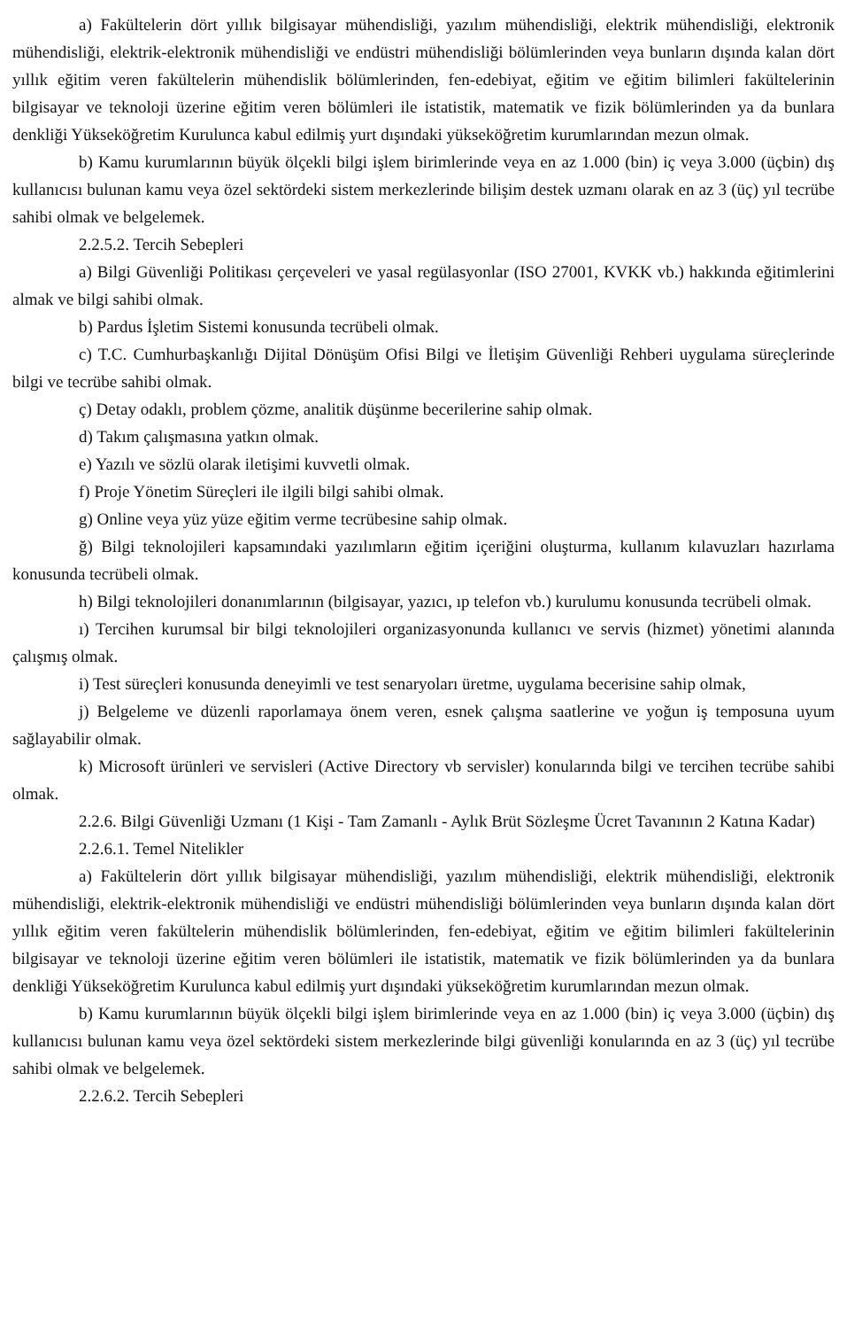a) Fakültelerin dört yıllık bilgisayar mühendisliği, yazılım mühendisliği, elektrik mühendisliği, elektronik mühendisliği, elektrik-elektronik mühendisliği ve endüstri mühendisliği bölümlerinden veya bunların dışında kalan dört yıllık eğitim veren fakültelerin mühendislik bölümlerinden, fen-edebiyat, eğitim ve eğitim bilimleri fakültelerinin bilgisayar ve teknoloji üzerine eğitim veren bölümleri ile istatistik, matematik ve fizik bölümlerinden ya da bunlara denkliği Yükseköğretim Kurulunca kabul edilmiş yurt dışındaki yükseköğretim kurumlarından mezun olmak.
b) Kamu kurumlarının büyük ölçekli bilgi işlem birimlerinde veya en az 1.000 (bin) iç veya 3.000 (üçbin) dış kullanıcısı bulunan kamu veya özel sektördeki sistem merkezlerinde bilişim destek uzmanı olarak en az 3 (üç) yıl tecrübe sahibi olmak ve belgelemek.
2.2.5.2. Tercih Sebepleri
a) Bilgi Güvenliği Politikası çerçeveleri ve yasal regülasyonlar (ISO 27001, KVKK vb.) hakkında eğitimlerini almak ve bilgi sahibi olmak.
b) Pardus İşletim Sistemi konusunda tecrübeli olmak.
c) T.C. Cumhurbaşkanlığı Dijital Dönüşüm Ofisi Bilgi ve İletişim Güvenliği Rehberi uygulama süreçlerinde bilgi ve tecrübe sahibi olmak.
ç) Detay odaklı, problem çözme, analitik düşünme becerilerine sahip olmak.
d) Takım çalışmasına yatkın olmak.
e) Yazılı ve sözlü olarak iletişimi kuvvetli olmak.
f) Proje Yönetim Süreçleri ile ilgili bilgi sahibi olmak.
g) Online veya yüz yüze eğitim verme tecrübesine sahip olmak.
ğ) Bilgi teknolojileri kapsamındaki yazılımların eğitim içeriğini oluşturma, kullanım kılavuzları hazırlama konusunda tecrübeli olmak.
h) Bilgi teknolojileri donanımlarının (bilgisayar, yazıcı, ıp telefon vb.) kurulumu konusunda tecrübeli olmak.
ı) Tercihen kurumsal bir bilgi teknolojileri organizasyonunda kullanıcı ve servis (hizmet) yönetimi alanında çalışmış olmak.
i) Test süreçleri konusunda deneyimli ve test senaryoları üretme, uygulama becerisine sahip olmak,
j) Belgeleme ve düzenli raporlamaya önem veren, esnek çalışma saatlerine ve yoğun iş temposuna uyum sağlayabilir olmak.
k) Microsoft ürünleri ve servisleri (Active Directory vb servisler) konularında bilgi ve tercihen tecrübe sahibi olmak.
2.2.6. Bilgi Güvenliği Uzmanı (1 Kişi - Tam Zamanlı - Aylık Brüt Sözleşme Ücret Tavanının 2 Katına Kadar)
2.2.6.1. Temel Nitelikler
a) Fakültelerin dört yıllık bilgisayar mühendisliği, yazılım mühendisliği, elektrik mühendisliği, elektronik mühendisliği, elektrik-elektronik mühendisliği ve endüstri mühendisliği bölümlerinden veya bunların dışında kalan dört yıllık eğitim veren fakültelerin mühendislik bölümlerinden, fen-edebiyat, eğitim ve eğitim bilimleri fakültelerinin bilgisayar ve teknoloji üzerine eğitim veren bölümleri ile istatistik, matematik ve fizik bölümlerinden ya da bunlara denkliği Yükseköğretim Kurulunca kabul edilmiş yurt dışındaki yükseköğretim kurumlarından mezun olmak.
b) Kamu kurumlarının büyük ölçekli bilgi işlem birimlerinde veya en az 1.000 (bin) iç veya 3.000 (üçbin) dış kullanıcısı bulunan kamu veya özel sektördeki sistem merkezlerinde bilgi güvenliği konularında en az 3 (üç) yıl tecrübe sahibi olmak ve belgelemek.
2.2.6.2. Tercih Sebepleri